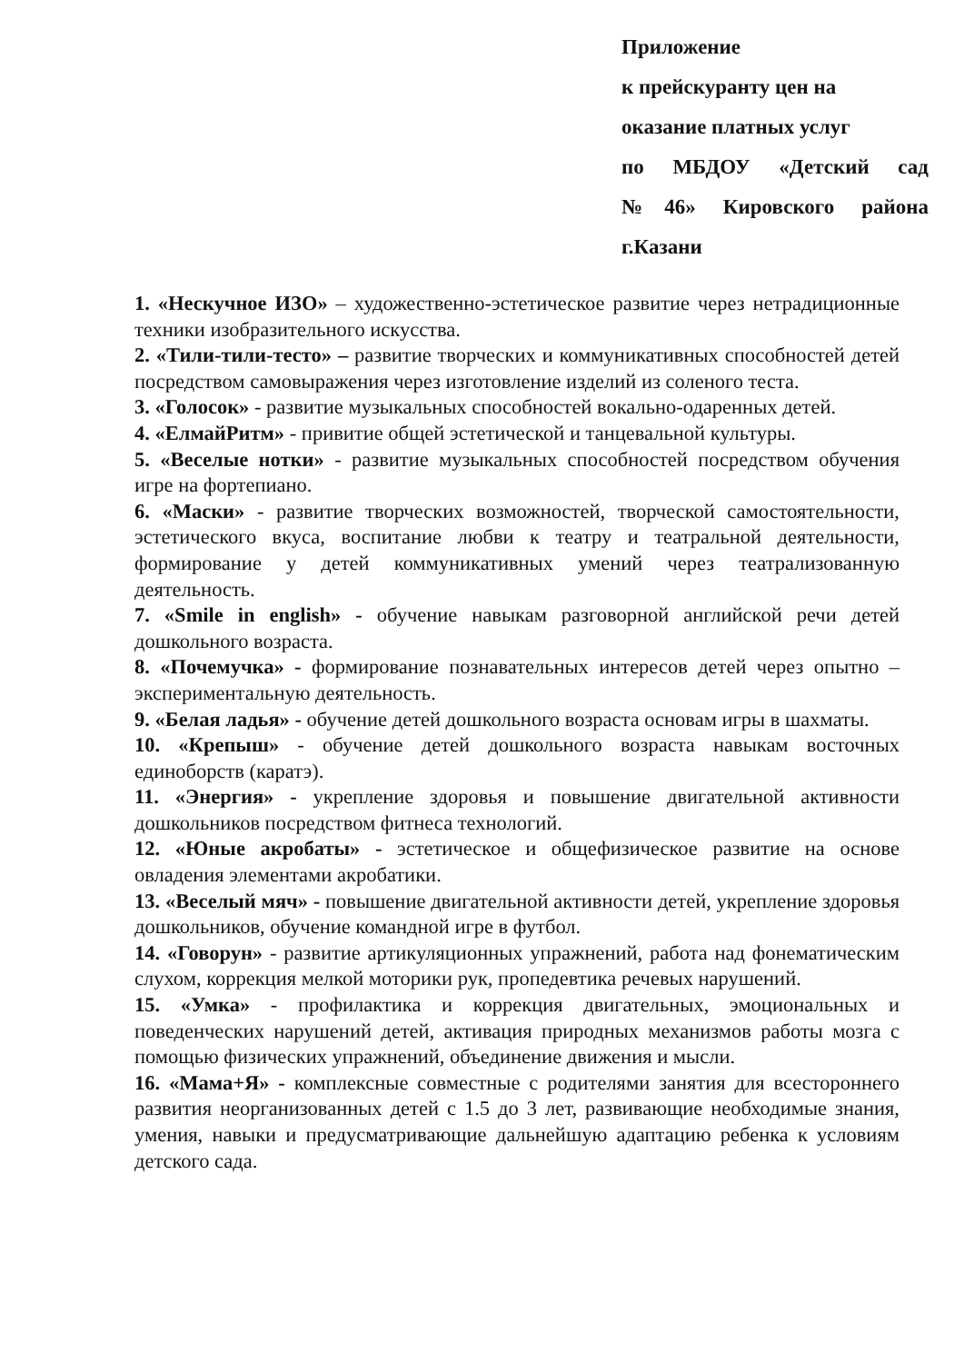Приложение
к прейскуранту цен на
оказание платных услуг
по МБДОУ «Детский сад
№46» Кировского района
г.Казани
1. «Нескучное ИЗО» – художественно-эстетическое развитие через нетрадиционные техники изобразительного искусства.
2. «Тили-тили-тесто» – развитие творческих и коммуникативных способностей детей посредством самовыражения через изготовление изделий из соленого теста.
3. «Голосок» - развитие музыкальных способностей вокально-одаренных детей.
4. «ЕлмайРитм» - привитие общей эстетической и танцевальной культуры.
5. «Веселые нотки» - развитие музыкальных способностей посредством обучения игре на фортепиано.
6. «Маски» - развитие творческих возможностей, творческой самостоятельности, эстетического вкуса, воспитание любви к театру и театральной деятельности, формирование у детей коммуникативных умений через театрализованную деятельность.
7. «Smile in english» - обучение навыкам разговорной английской речи детей дошкольного возраста.
8. «Почемучка» - формирование познавательных интересов детей через опытно – экспериментальную деятельность.
9. «Белая ладья» - обучение детей дошкольного возраста основам игры в шахматы.
10. «Крепыш» - обучение детей дошкольного возраста навыкам восточных единоборств (каратэ).
11. «Энергия» - укрепление здоровья и повышение двигательной активности дошкольников посредством фитнеса технологий.
12. «Юные акробаты» - эстетическое и общефизическое развитие на основе овладения элементами акробатики.
13. «Веселый мяч» - повышение двигательной активности детей, укрепление здоровья дошкольников, обучение командной игре в футбол.
14. «Говорун» - развитие артикуляционных упражнений, работа над фонематическим слухом, коррекция мелкой моторики рук, пропедевтика речевых нарушений.
15. «Умка» - профилактика и коррекция двигательных, эмоциональных и поведенческих нарушений детей, активация природных механизмов работы мозга с помощью физических упражнений, объединение движения и мысли.
16. «Мама+Я» - комплексные совместные с родителями занятия для всестороннего развития неорганизованных детей с 1.5 до 3 лет, развивающие необходимые знания, умения, навыки и предусматривающие дальнейшую адаптацию ребенка к условиям детского сада.